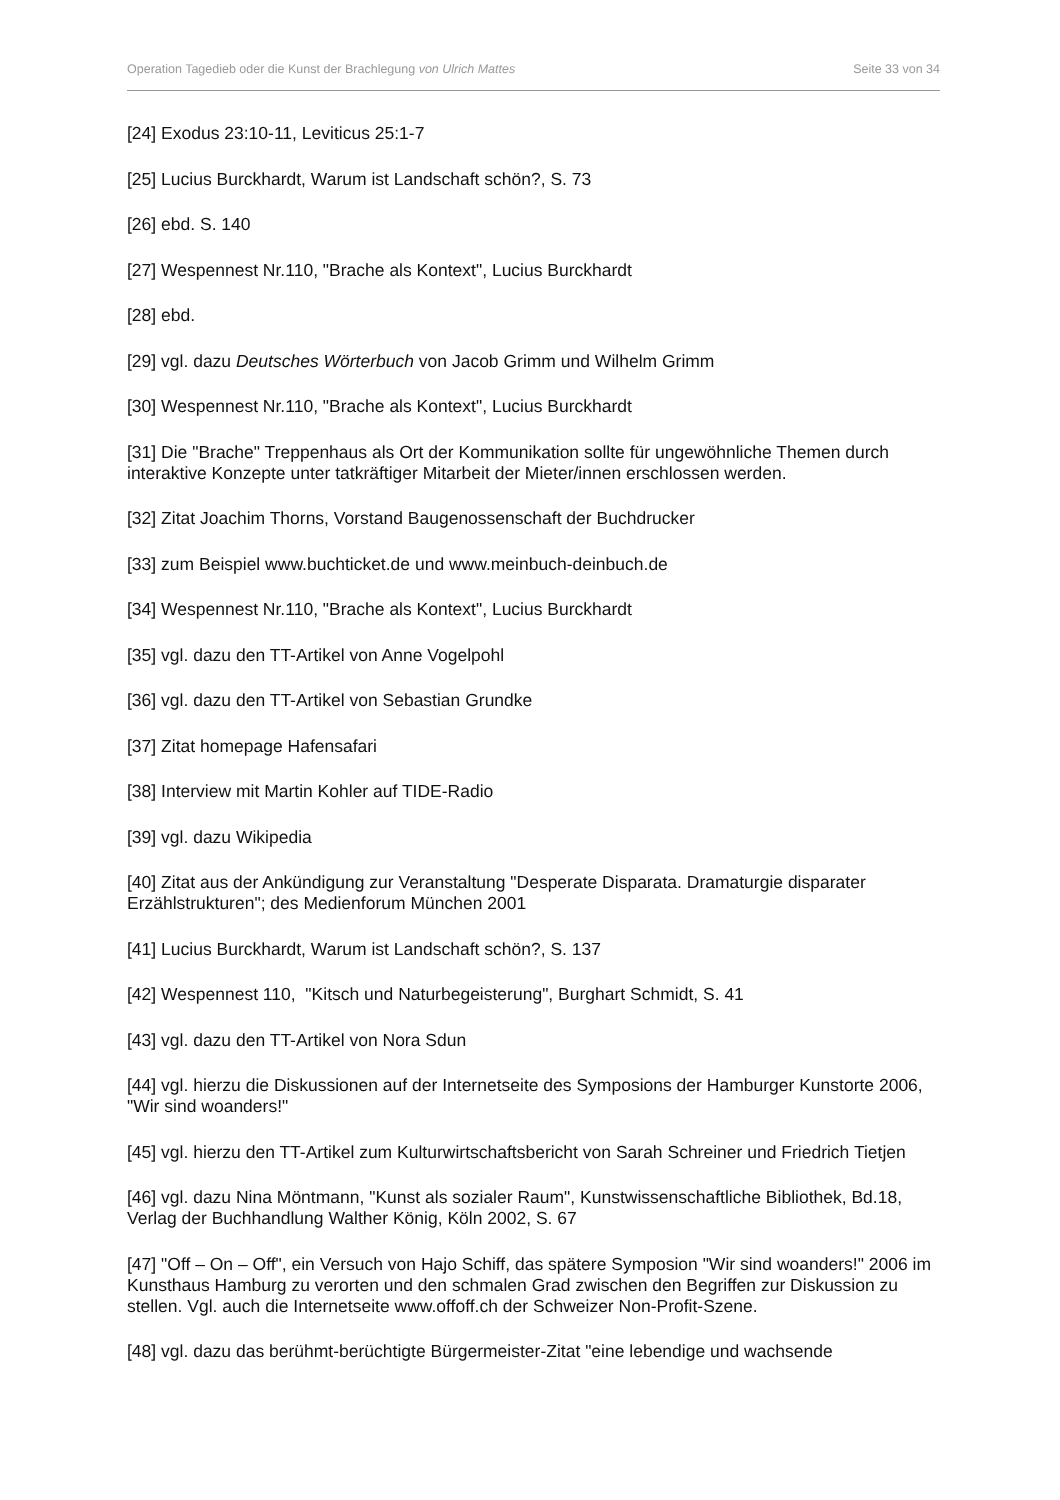Operation Tagedieb oder die Kunst der Brachlegung von Ulrich Mattes Seite 33 von 34
[24] Exodus 23:10-11, Leviticus 25:1-7
[25] Lucius Burckhardt, Warum ist Landschaft schön?, S. 73
[26] ebd. S. 140
[27] Wespennest Nr.110, "Brache als Kontext", Lucius Burckhardt
[28] ebd.
[29] vgl. dazu Deutsches Wörterbuch von Jacob Grimm und Wilhelm Grimm
[30] Wespennest Nr.110, "Brache als Kontext", Lucius Burckhardt
[31] Die "Brache" Treppenhaus als Ort der Kommunikation sollte für ungewöhnliche Themen durch interaktive Konzepte unter tatkräftiger Mitarbeit der Mieter/innen erschlossen werden.
[32] Zitat Joachim Thorns, Vorstand Baugenossenschaft der Buchdrucker
[33] zum Beispiel www.buchticket.de und www.meinbuch-deinbuch.de
[34] Wespennest Nr.110, "Brache als Kontext", Lucius Burckhardt
[35] vgl. dazu den TT-Artikel von Anne Vogelpohl
[36] vgl. dazu den TT-Artikel von Sebastian Grundke
[37] Zitat homepage Hafensafari
[38] Interview mit Martin Kohler auf TIDE-Radio
[39] vgl. dazu Wikipedia
[40] Zitat aus der Ankündigung zur Veranstaltung "Desperate Disparata. Dramaturgie disparater Erzählstrukturen"; des Medienforum München 2001
[41] Lucius Burckhardt, Warum ist Landschaft schön?, S. 137
[42] Wespennest 110, "Kitsch und Naturbegeisterung", Burghart Schmidt, S. 41
[43] vgl. dazu den TT-Artikel von Nora Sdun
[44] vgl. hierzu die Diskussionen auf der Internetseite des Symposions der Hamburger Kunstorte 2006, "Wir sind woanders!"
[45] vgl. hierzu den TT-Artikel zum Kulturwirtschaftsbericht von Sarah Schreiner und Friedrich Tietjen
[46] vgl. dazu Nina Möntmann, "Kunst als sozialer Raum", Kunstwissenschaftliche Bibliothek, Bd.18, Verlag der Buchhandlung Walther König, Köln 2002, S. 67
[47] "Off – On – Off", ein Versuch von Hajo Schiff, das spätere Symposion "Wir sind woanders!" 2006 im Kunsthaus Hamburg zu verorten und den schmalen Grad zwischen den Begriffen zur Diskussion zu stellen. Vgl. auch die Internetseite www.offoff.ch der Schweizer Non-Profit-Szene.
[48] vgl. dazu das berühmt-berüchtigte Bürgermeister-Zitat "eine lebendige und wachsende